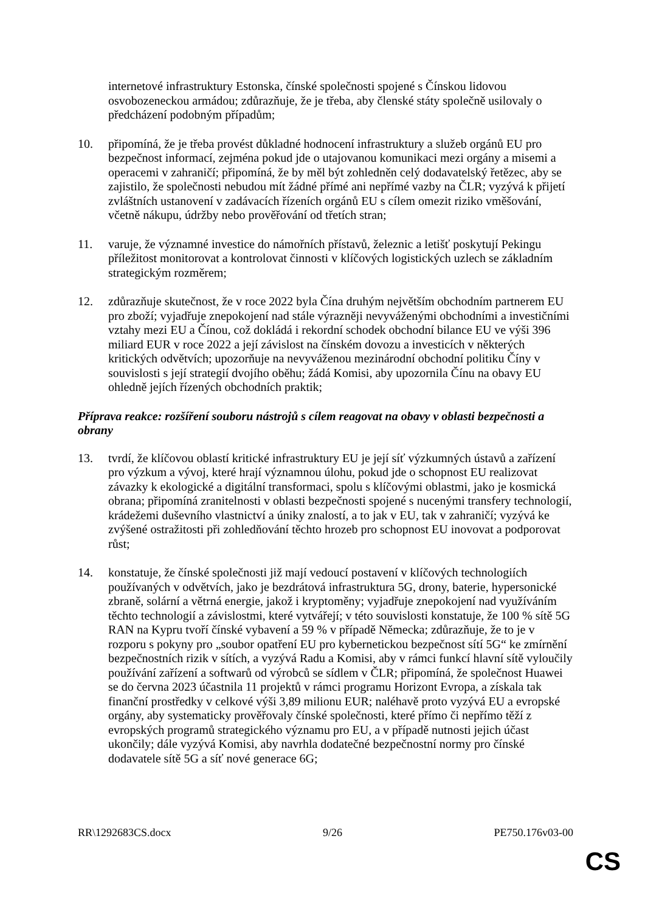internetové infrastruktury Estonska, čínské společnosti spojené s Čínskou lidovou osvobozeneckou armádou; zdůrazňuje, že je třeba, aby členské státy společně usilovaly o předcházení podobným případům;
10. připomíná, že je třeba provést důkladné hodnocení infrastruktury a služeb orgánů EU pro bezpečnost informací, zejména pokud jde o utajovanou komunikaci mezi orgány a misemi a operacemi v zahraničí; připomíná, že by měl být zohledněn celý dodavatelský řetězec, aby se zajistilo, že společnosti nebudou mít žádné přímé ani nepřímé vazby na ČLR; vyzývá k přijetí zvláštních ustanovení v zadávacích řízeních orgánů EU s cílem omezit riziko vměšování, včetně nákupu, údržby nebo prověřování od třetích stran;
11. varuje, že významné investice do námořních přístavů, železnic a letišť poskytují Pekingu příležitost monitorovat a kontrolovat činnosti v klíčových logistických uzlech se základním strategickým rozměrem;
12. zdůrazňuje skutečnost, že v roce 2022 byla Čína druhým největším obchodním partnerem EU pro zboží; vyjadřuje znepokojení nad stále výrazněji nevyváženými obchodními a investičními vztahy mezi EU a Čínou, což dokládá i rekordní schodek obchodní bilance EU ve výši 396 miliard EUR v roce 2022 a její závislost na čínském dovozu a investicích v některých kritických odvětvích; upozorňuje na nevyváženou mezinárodní obchodní politiku Číny v souvislosti s její strategií dvojího oběhu; žádá Komisi, aby upozornila Čínu na obavy EU ohledně jejích řízených obchodních praktik;
Příprava reakce: rozšíření souboru nástrojů s cílem reagovat na obavy v oblasti bezpečnosti a obrany
13. tvrdí, že klíčovou oblastí kritické infrastruktury EU je její síť výzkumných ústavů a zařízení pro výzkum a vývoj, které hrají významnou úlohu, pokud jde o schopnost EU realizovat závazky k ekologické a digitální transformaci, spolu s klíčovými oblastmi, jako je kosmická obrana; připomíná zranitelnosti v oblasti bezpečnosti spojené s nucenými transfery technologií, krádežemi duševního vlastnictví a úniky znalostí, a to jak v EU, tak v zahraničí; vyzývá ke zvýšené ostražitosti při zohledňování těchto hrozeb pro schopnost EU inovovat a podporovat růst;
14. konstatuje, že čínské společnosti již mají vedoucí postavení v klíčových technologiích používaných v odvětvích, jako je bezdrátová infrastruktura 5G, drony, baterie, hypersonické zbraně, solární a větrná energie, jakož i kryptoměny; vyjadřuje znepokojení nad využíváním těchto technologií a závislostmi, které vytvářejí; v této souvislosti konstatuje, že 100 % sítě 5G RAN na Kypru tvoří čínské vybavení a 59 % v případě Německa; zdůrazňuje, že to je v rozporu s pokyny pro „soubor opatření EU pro kybernetickou bezpečnost sítí 5G“ ke zmírnění bezpečnostních rizik v sítích, a vyzývá Radu a Komisi, aby v rámci funkcí hlavní sítě vyloučily používání zařízení a softwarů od výrobců se sídlem v ČLR; připomíná, že společnost Huawei se do června 2023 účastnila 11 projektů v rámci programu Horizont Evropa, a získala tak finanční prostředky v celkové výši 3,89 milionu EUR; naléhavě proto vyzývá EU a evropské orgány, aby systematicky prověřovaly čínské společnosti, které přímo či nepřímo těží z evropských programů strategického významu pro EU, a v případě nutnosti jejich účast ukončily; dále vyzývá Komisi, aby navrhla dodatečné bezpečnostní normy pro čínské dodavatele sítě 5G a síť nové generace 6G;
RR\1292683CS.docx 9/26 PE750.176v03-00
CS